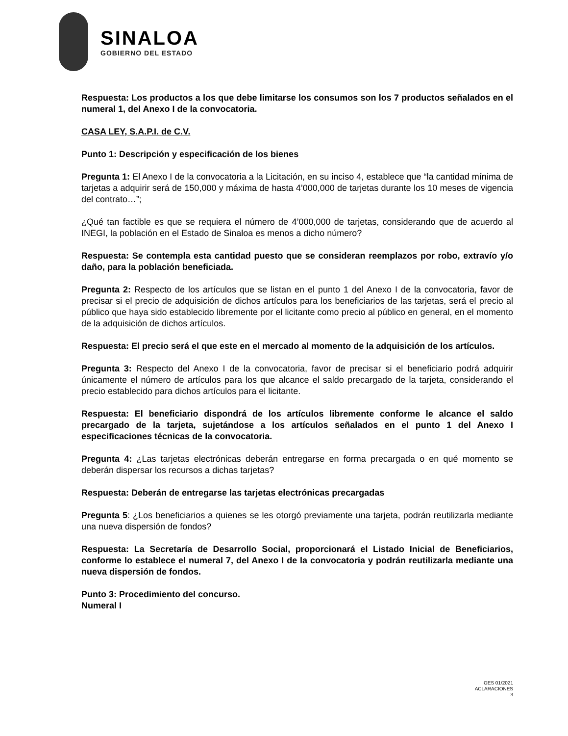SINALOA
GOBIERNO DEL ESTADO
Respuesta: Los productos a los que debe limitarse los consumos son los 7 productos señalados en el numeral 1, del Anexo I de la convocatoria.
CASA LEY, S.A.P.I. de C.V.
Punto 1: Descripción y especificación de los bienes
Pregunta 1: El Anexo I de la convocatoria a la Licitación, en su inciso 4, establece que “la cantidad mínima de tarjetas a adquirir será de 150,000 y máxima de hasta 4’000,000 de tarjetas durante los 10 meses de vigencia del contrato…”;
¿Qué tan factible es que se requiera el número de 4’000,000 de tarjetas, considerando que de acuerdo al INEGI, la población en el Estado de Sinaloa es menos a dicho número?
Respuesta: Se contempla esta cantidad puesto que se consideran reemplazos por robo, extravío y/o daño, para la población beneficiada.
Pregunta 2: Respecto de los artículos que se listan en el punto 1 del Anexo I de la convocatoria, favor de precisar si el precio de adquisición de dichos artículos para los beneficiarios de las tarjetas, será el precio al público que haya sido establecido libremente por el licitante como precio al público en general, en el momento de la adquisición de dichos artículos.
Respuesta: El precio será el que este en el mercado al momento de la adquisición de los artículos.
Pregunta 3: Respecto del Anexo I de la convocatoria, favor de precisar si el beneficiario podrá adquirir únicamente el número de artículos para los que alcance el saldo precargado de la tarjeta, considerando el precio establecido para dichos artículos para el licitante.
Respuesta: El beneficiario dispondrá de los artículos libremente conforme le alcance el saldo precargado de la tarjeta, sujetándose a los artículos señalados en el punto 1 del Anexo I especificaciones técnicas de la convocatoria.
Pregunta 4: ¿Las tarjetas electrónicas deberán entregarse en forma precargada o en qué momento se deberán dispersar los recursos a dichas tarjetas?
Respuesta: Deberán de entregarse las tarjetas electrónicas precargadas
Pregunta 5: ¿Los beneficiarios a quienes se les otorgó previamente una tarjeta, podrán reutilizarla mediante una nueva dispersión de fondos?
Respuesta: La Secretaría de Desarrollo Social, proporcionará el Listado Inicial de Beneficiarios, conforme lo establece el numeral 7, del Anexo I de la convocatoria y podrán reutilizarla mediante una nueva dispersión de fondos.
Punto 3: Procedimiento del concurso.
Numeral I
GES 01/2021
ACLARACIONES
3